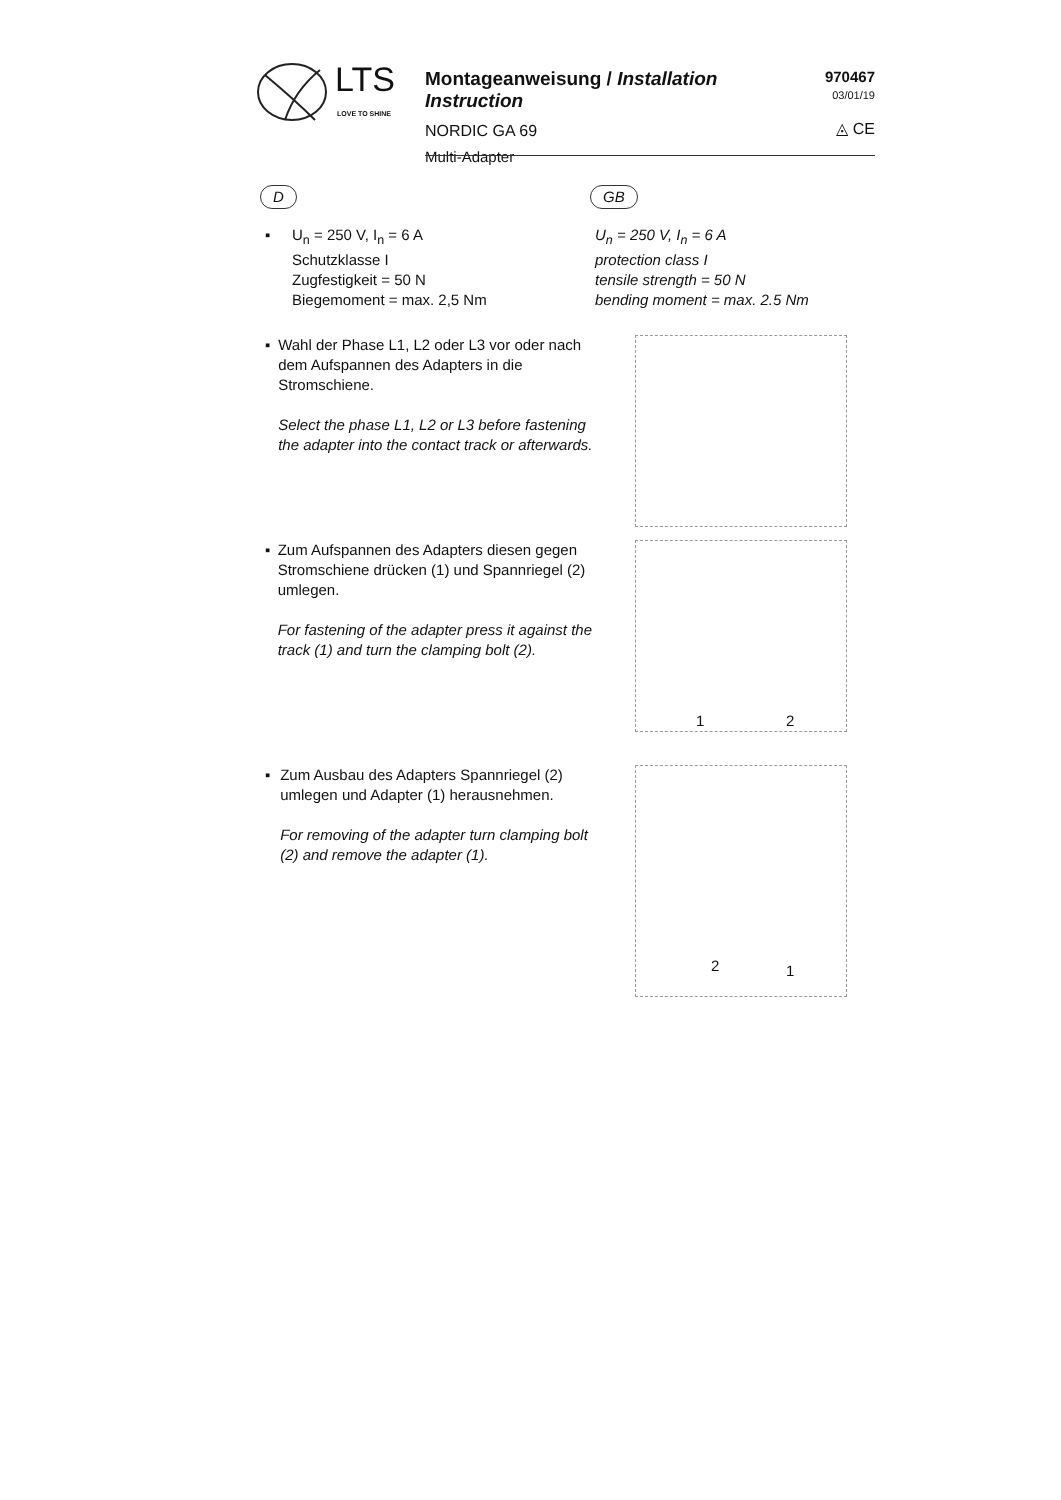LTS
LOVE TO SHINE
Montageanweisung / Installation Instruction
NORDIC GA 69
Multi-Adapter
970467
03/01/19
◬ CE
D GB
▪ U<sub>n</sub> = 250 V, I<sub>n</sub> = 6 A
Schutzklasse I
Zugfestigkeit = 50 N
Biegemoment = max. 2,5 Nm
U<sub>n</sub> = 250 V, I<sub>n</sub> = 6 A
protection class I
tensile strength = 50 N
bending moment = max. 2.5 Nm
▪ Wahl der Phase L1, L2 oder L3 vor oder nach dem Aufspannen des Adapters in die Stromschiene.
Select the phase L1, L2 or L3 before fastening the adapter into the contact track or afterwards.
▪ Zum Aufspannen des Adapters diesen gegen Stromschiene drücken (1) und Spannriegel (2) umlegen.
For fastening of the adapter press it against the track (1) and turn the clamping bolt (2).
1 2
▪ Zum Ausbau des Adapters Spannriegel (2) umlegen und Adapter (1) herausnehmen.
For removing of the adapter turn clamping bolt (2) and remove the adapter (1).
2 1